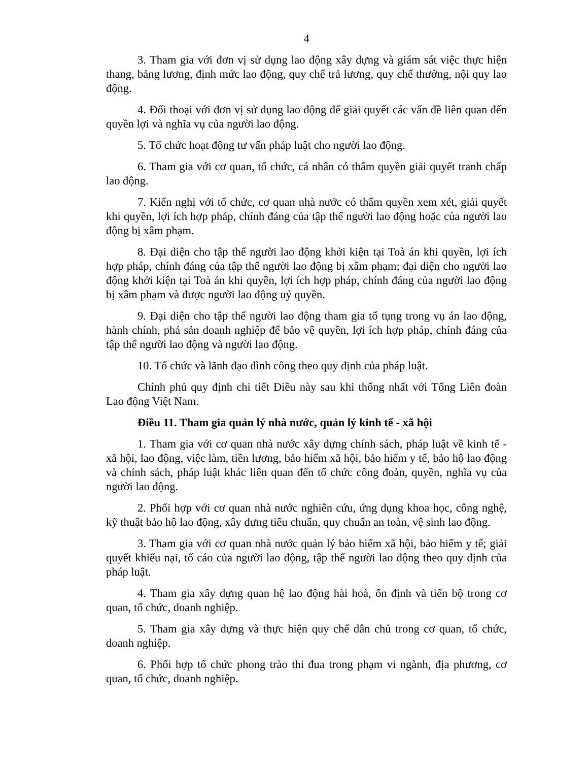4
3. Tham gia với đơn vị sử dụng lao động xây dựng và giám sát việc thực hiện thang, bảng lương, định mức lao động, quy chế trả lương, quy chế thưởng, nội quy lao động.
4. Đối thoại với đơn vị sử dụng lao động để giải quyết các vấn đề liên quan đến quyền lợi và nghĩa vụ của người lao động.
5. Tổ chức hoạt động tư vấn pháp luật cho người lao động.
6. Tham gia với cơ quan, tổ chức, cá nhân có thẩm quyền giải quyết tranh chấp lao động.
7. Kiến nghị với tổ chức, cơ quan nhà nước có thẩm quyền xem xét, giải quyết khi quyền, lợi ích hợp pháp, chính đáng của tập thể người lao động hoặc của người lao động bị xâm phạm.
8. Đại diện cho tập thể người lao động khởi kiện tại Toà án khi quyền, lợi ích hợp pháp, chính đáng của tập thể người lao động bị xâm phạm; đại diện cho người lao động khởi kiện tại Toà án khi quyền, lợi ích hợp pháp, chính đáng của người lao động bị xâm phạm và được người lao động uỷ quyền.
9. Đại diện cho tập thể người lao động tham gia tố tụng trong vụ án lao động, hành chính, phá sản doanh nghiệp để bảo vệ quyền, lợi ích hợp pháp, chính đáng của tập thể người lao động và người lao động.
10. Tổ chức và lãnh đạo đình công theo quy định của pháp luật.
Chính phủ quy định chi tiết Điều này sau khi thống nhất với Tổng Liên đoàn Lao động Việt Nam.
Điều 11. Tham gia quản lý nhà nước, quản lý kinh tế - xã hội
1. Tham gia với cơ quan nhà nước xây dựng chính sách, pháp luật về kinh tế - xã hội, lao động, việc làm, tiền lương, bảo hiểm xã hội, bảo hiểm y tế, bảo hộ lao động và chính sách, pháp luật khác liên quan đến tổ chức công đoàn, quyền, nghĩa vụ của người lao động.
2. Phối hợp với cơ quan nhà nước nghiên cứu, ứng dụng khoa học, công nghệ, kỹ thuật bảo hộ lao động, xây dựng tiêu chuẩn, quy chuẩn an toàn, vệ sinh lao động.
3. Tham gia với cơ quan nhà nước quản lý bảo hiểm xã hội, bảo hiểm y tế; giải quyết khiếu nại, tố cáo của người lao động, tập thể người lao động theo quy định của pháp luật.
4. Tham gia xây dựng quan hệ lao động hài hoà, ổn định và tiến bộ trong cơ quan, tổ chức, doanh nghiệp.
5. Tham gia xây dựng và thực hiện quy chế dân chủ trong cơ quan, tổ chức, doanh nghiệp.
6. Phối hợp tổ chức phong trào thi đua trong phạm vi ngành, địa phương, cơ quan, tổ chức, doanh nghiệp.